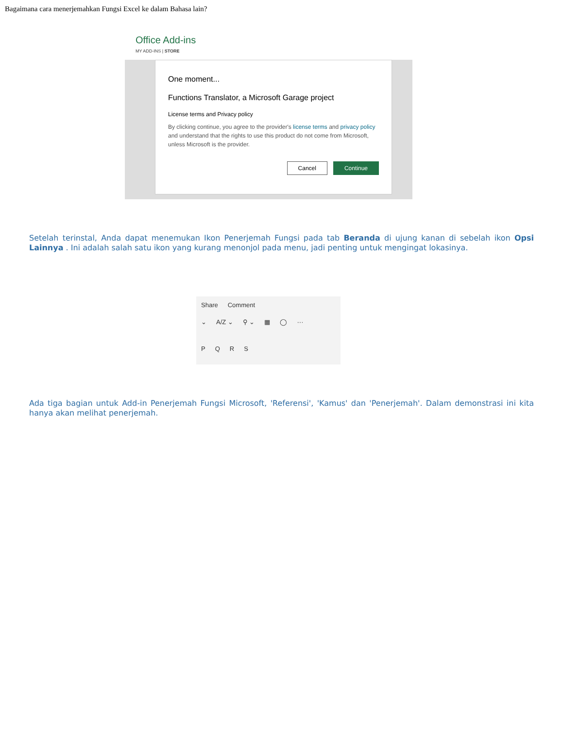Bagaimana cara menerjemahkan Fungsi Excel ke dalam Bahasa lain?
Office Add-ins
MY ADD-INS | STORE
One moment...
Functions Translator, a Microsoft Garage project
License terms and Privacy policy
By clicking continue, you agree to the provider's license terms and privacy policy and understand that the rights to use this product do not come from Microsoft, unless Microsoft is the provider.
Cancel Continue
Setelah terinstal, Anda dapat menemukan Ikon Penerjemah Fungsi pada tab Beranda di ujung kanan di sebelah ikon Opsi Lainnya . Ini adalah salah satu ikon yang kurang menonjol pada menu, jadi penting untuk mengingat lokasinya.
Share Comment
⌄ A/Z ⌄ ⚲ ⌄ ▦ ◯ ···
PQRS
Ada tiga bagian untuk Add-in Penerjemah Fungsi Microsoft, 'Referensi', 'Kamus' dan 'Penerjemah'. Dalam demonstrasi ini kita hanya akan melihat penerjemah.